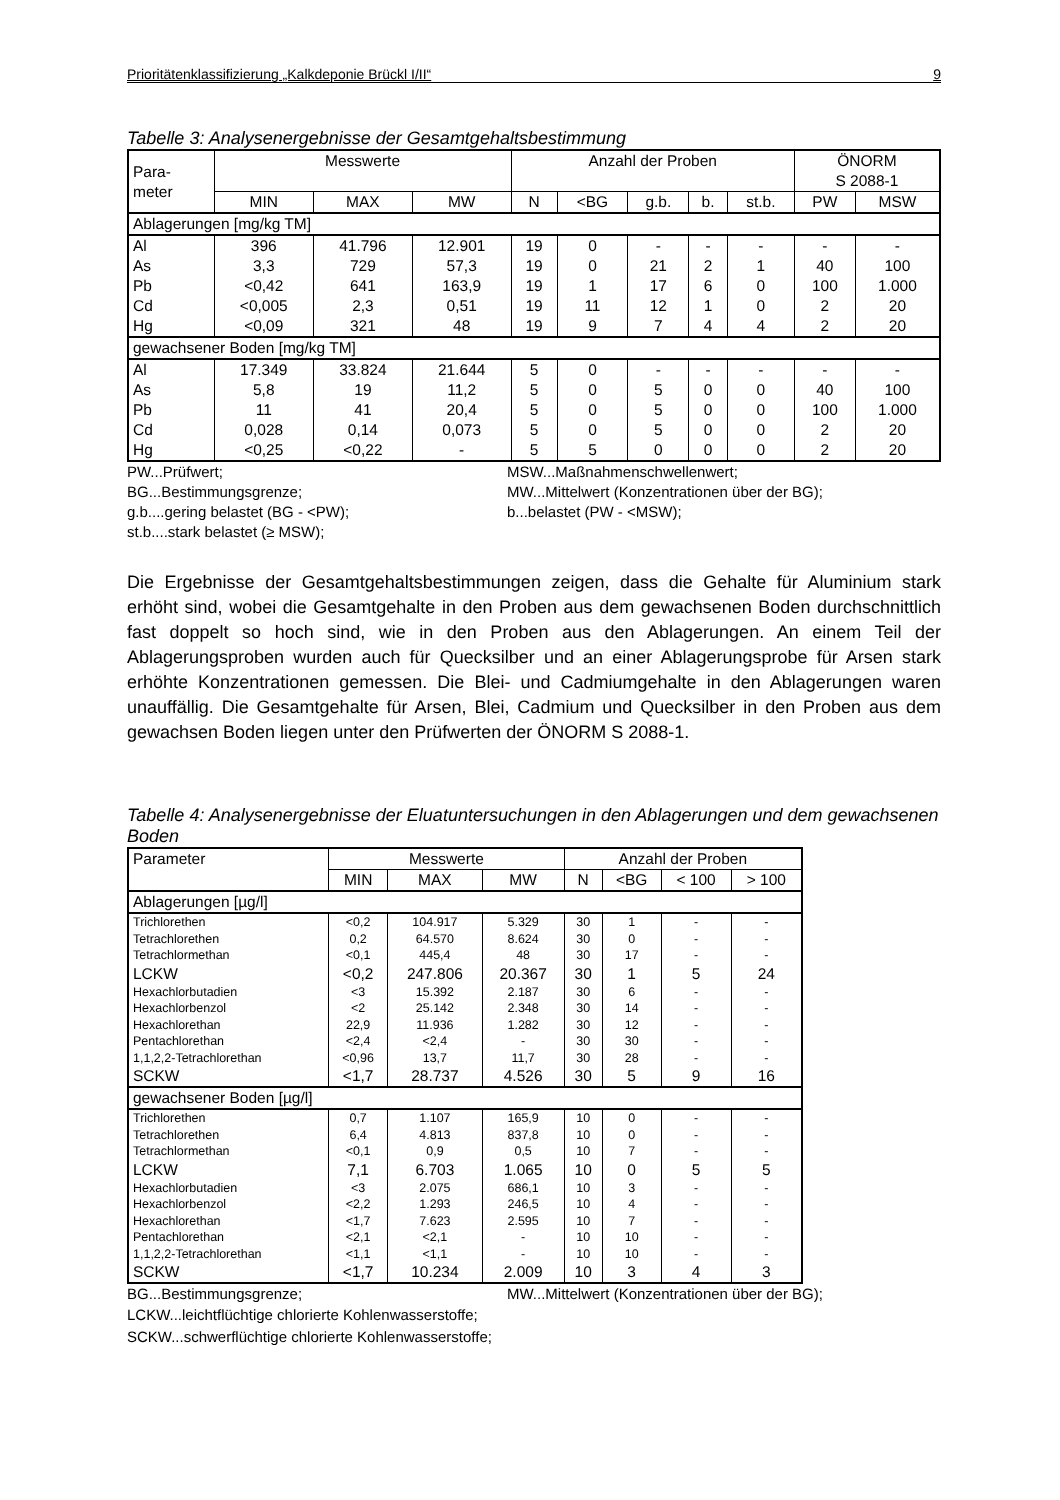Prioritätenklassifizierung „Kalkdeponie Brückl I/II“9
Tabelle 3: Analysenergebnisse der Gesamtgehaltsbestimmung
| Para- meter | Messwerte | | | Anzahl der Proben | | | | | ÖNORM S 2088-1 | |
| --- | --- | --- | --- | --- | --- | --- | --- | --- | --- | --- |
| | MIN | MAX | MW | N | <BG | g.b. | b. | st.b. | PW | MSW |
| Ablagerungen [mg/kg TM] | | | | | | | | | | |
| Al | 396 | 41.796 | 12.901 | 19 | 0 | - | - | - | - | - |
| As | 3,3 | 729 | 57,3 | 19 | 0 | 21 | 2 | 1 | 40 | 100 |
| Pb | <0,42 | 641 | 163,9 | 19 | 1 | 17 | 6 | 0 | 100 | 1.000 |
| Cd | <0,005 | 2,3 | 0,51 | 19 | 11 | 12 | 1 | 0 | 2 | 20 |
| Hg | <0,09 | 321 | 48 | 19 | 9 | 7 | 4 | 4 | 2 | 20 |
| gewachsener Boden [mg/kg TM] | | | | | | | | | | |
| Al | 17.349 | 33.824 | 21.644 | 5 | 0 | - | - | - | - | - |
| As | 5,8 | 19 | 11,2 | 5 | 0 | 5 | 0 | 0 | 40 | 100 |
| Pb | 11 | 41 | 20,4 | 5 | 0 | 5 | 0 | 0 | 100 | 1.000 |
| Cd | 0,028 | 0,14 | 0,073 | 5 | 0 | 5 | 0 | 0 | 2 | 20 |
| Hg | <0,25 | <0,22 | - | 5 | 5 | 0 | 0 | 0 | 2 | 20 |
PW...Prüfwert; MSW...Maßnahmenschwellenwert; BG...Bestimmungsgrenze; MW...Mittelwert (Konzentrationen über der BG); g.b....gering belastet (BG - <PW); b...belastet (PW - <MSW); st.b....stark belastet (≥ MSW);
Die Ergebnisse der Gesamtgehaltsbestimmungen zeigen, dass die Gehalte für Aluminium stark erhöht sind, wobei die Gesamtgehalte in den Proben aus dem gewachsenen Boden durchschnittlich fast doppelt so hoch sind, wie in den Proben aus den Ablagerungen. An einem Teil der Ablagerungsproben wurden auch für Quecksilber und an einer Ablagerungsprobe für Arsen stark erhöhte Konzentrationen gemessen. Die Blei- und Cadmiumgehalte in den Ablagerungen waren unauffällig. Die Gesamtgehalte für Arsen, Blei, Cadmium und Quecksilber in den Proben aus dem gewachsen Boden liegen unter den Prüfwerten der ÖNORM S 2088-1.
Tabelle 4: Analysenergebnisse der Eluatuntersuchungen in den Ablagerungen und dem gewachsenen Boden
| Parameter | Messwerte | | | Anzahl der Proben | | | |
| --- | --- | --- | --- | --- | --- | --- | --- |
| | MIN | MAX | MW | N | <BG | < 100 | > 100 |
| Ablagerungen [µg/l] | | | | | | | |
| Trichlorethen | <0,2 | 104.917 | 5.329 | 30 | 1 | - | - |
| Tetrachlorethen | 0,2 | 64.570 | 8.624 | 30 | 0 | - | - |
| Tetrachlormethan | <0,1 | 445,4 | 48 | 30 | 17 | - | - |
| LCKW | <0,2 | 247.806 | 20.367 | 30 | 1 | 5 | 24 |
| Hexachlorbutadien | <3 | 15.392 | 2.187 | 30 | 6 | - | - |
| Hexachlorbenzol | <2 | 25.142 | 2.348 | 30 | 14 | - | - |
| Hexachlorethan | 22,9 | 11.936 | 1.282 | 30 | 12 | - | - |
| Pentachlorethan | <2,4 | <2,4 | - | 30 | 30 | - | - |
| 1,1,2,2-Tetrachlorethan | <0,96 | 13,7 | 11,7 | 30 | 28 | - | - |
| SCKW | <1,7 | 28.737 | 4.526 | 30 | 5 | 9 | 16 |
| gewachsener Boden [µg/l] | | | | | | | |
| Trichlorethen | 0,7 | 1.107 | 165,9 | 10 | 0 | - | - |
| Tetrachlorethen | 6,4 | 4.813 | 837,8 | 10 | 0 | - | - |
| Tetrachlormethan | <0,1 | 0,9 | 0,5 | 10 | 7 | - | - |
| LCKW | 7,1 | 6.703 | 1.065 | 10 | 0 | 5 | 5 |
| Hexachlorbutadien | <3 | 2.075 | 686,1 | 10 | 3 | - | - |
| Hexachlorbenzol | <2,2 | 1.293 | 246,5 | 10 | 4 | - | - |
| Hexachlorethan | <1,7 | 7.623 | 2.595 | 10 | 7 | - | - |
| Pentachlorethan | <2,1 | <2,1 | - | 10 | 10 | - | - |
| 1,1,2,2-Tetrachlorethan | <1,1 | <1,1 | - | 10 | 10 | - | - |
| SCKW | <1,7 | 10.234 | 2.009 | 10 | 3 | 4 | 3 |
BG...Bestimmungsgrenze; MW...Mittelwert (Konzentrationen über der BG);
LCKW...leichtflüchtige chlorierte Kohlenwasserstoffe;
SCKW...schwerflüchtige chlorierte Kohlenwasserstoffe;